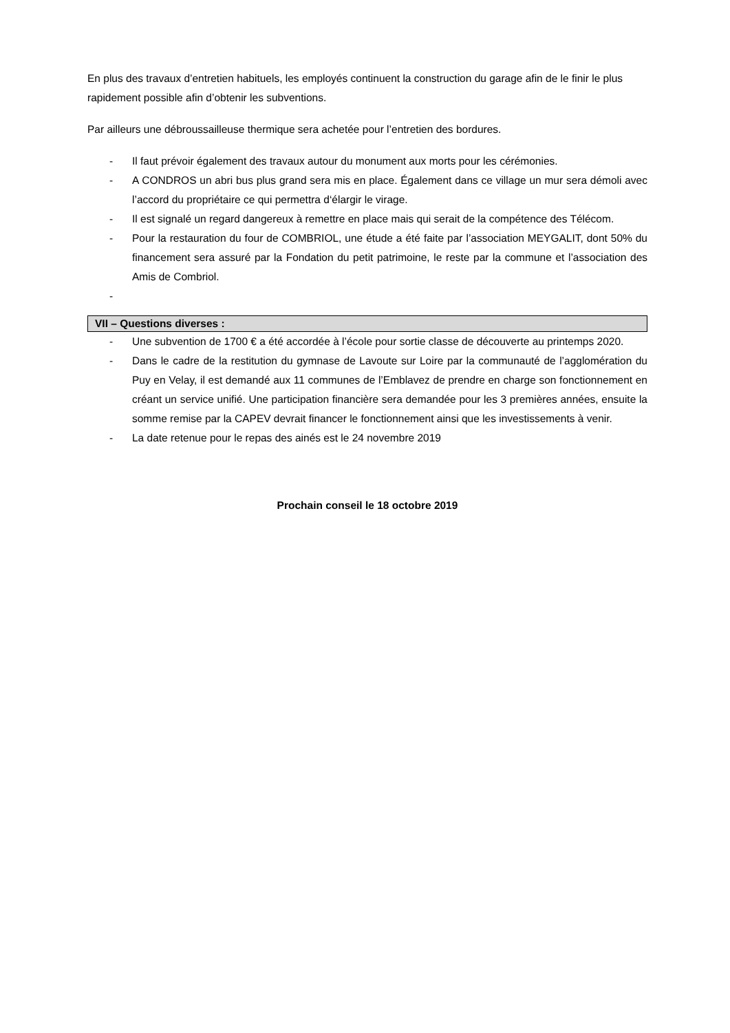En plus des travaux d’entretien habituels, les employés continuent la construction du garage afin de le finir le plus rapidement possible afin d’obtenir les subventions.
Par ailleurs une débroussailleuse thermique sera achetée pour l’entretien des bordures.
- Il faut prévoir également des travaux autour du monument aux morts pour les cérémonies.
- A CONDROS un abri bus plus grand sera mis en place. Également dans ce village un mur sera démoli avec l’accord du propriétaire ce qui permettra d‘élargir le virage.
- Il est signalé un regard dangereux à remettre en place mais qui serait de la compétence des Télécom.
- Pour la restauration du four de COMBRIOL, une étude a été faite par l’association MEYGALIT, dont 50% du financement sera assuré par la Fondation du petit patrimoine, le reste par la commune et l’association des Amis de Combriol.
-
VII – Questions diverses :
- Une subvention de 1700 € a été accordée à l’école pour sortie classe de découverte au printemps 2020.
- Dans le cadre de la restitution du gymnase de Lavoute sur Loire par la communauté de l’agglomération du Puy en Velay, il est demandé aux 11 communes de l’Emblavez de prendre en charge son fonctionnement en créant un service unifié. Une participation financière sera demandée pour les 3 premières années, ensuite la somme remise par la CAPEV devrait financer le fonctionnement ainsi que les investissements à venir.
- La date retenue pour le repas des ainés est le 24 novembre 2019
Prochain conseil le 18 octobre 2019